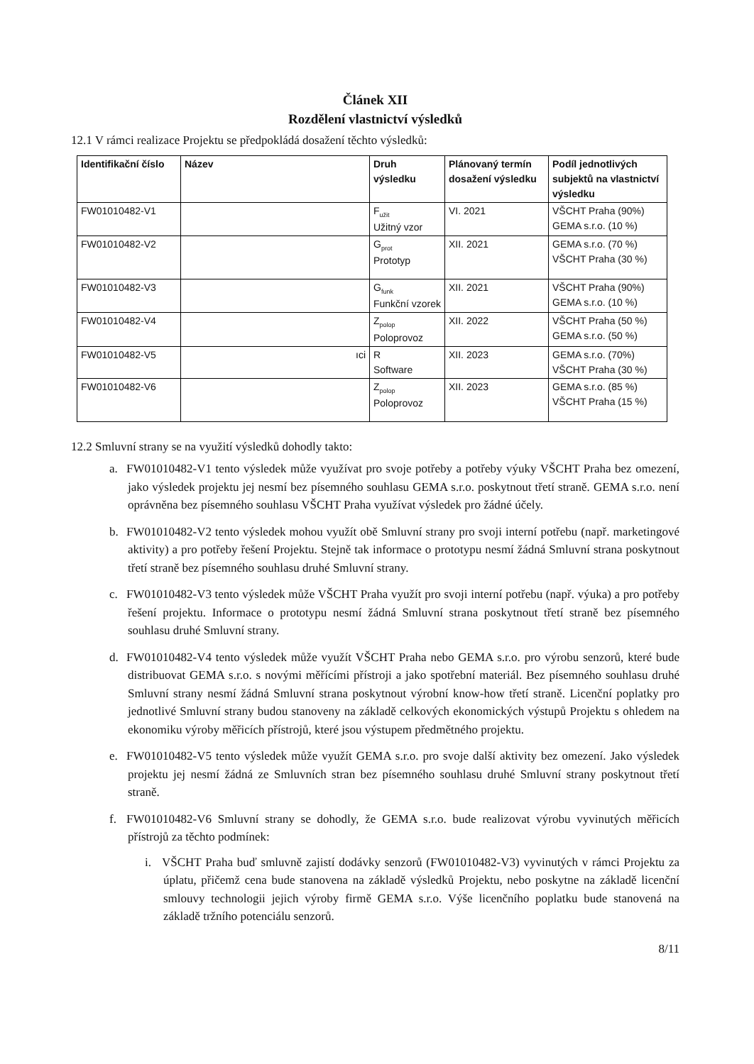Článek XII
Rozdělení vlastnictví výsledků
12.1 V rámci realizace Projektu se předpokládá dosažení těchto výsledků:
| Identifikační číslo | Název | Druh výsledku | Plánovaný termín dosažení výsledku | Podíl jednotlivých subjektů na vlastnictví výsledku |
| --- | --- | --- | --- | --- |
| FW01010482-V1 | | F<sub>užit</sub> Užitný vzor | VI. 2021 | VŠCHT Praha (90%) GEMA s.r.o. (10 %) |
| FW01010482-V2 | | G<sub>prot</sub> Prototyp | XII. 2021 | GEMA s.r.o. (70 %) VŠCHT Praha (30 %) |
| FW01010482-V3 | | G<sub>funk</sub> Funkční vzorek | XII. 2021 | VŠCHT Praha (90%) GEMA s.r.o. (10 %) |
| FW01010482-V4 | | Z<sub>polop</sub> Poloprovoz | XII. 2022 | VŠCHT Praha (50 %) GEMA s.r.o. (50 %) |
| FW01010482-V5 | ıci | R Software | XII. 2023 | GEMA s.r.o. (70%) VŠCHT Praha (30 %) |
| FW01010482-V6 | | Z<sub>polop</sub> Poloprovoz | XII. 2023 | GEMA s.r.o. (85 %) VŠCHT Praha (15 %) |
12.2 Smluvní strany se na využití výsledků dohodly takto:
a. FW01010482-V1 tento výsledek může využívat pro svoje potřeby a potřeby výuky VŠCHT Praha bez omezení, jako výsledek projektu jej nesmí bez písemného souhlasu GEMA s.r.o. poskytnout třetí straně. GEMA s.r.o. není oprávněna bez písemného souhlasu VŠCHT Praha využívat výsledek pro žádné účely.
b. FW01010482-V2 tento výsledek mohou využít obě Smluvní strany pro svoji interní potřebu (např. marketingové aktivity) a pro potřeby řešení Projektu. Stejně tak informace o prototypu nesmí žádná Smluvní strana poskytnout třetí straně bez písemného souhlasu druhé Smluvní strany.
c. FW01010482-V3 tento výsledek může VŠCHT Praha využít pro svoji interní potřebu (např. výuka) a pro potřeby řešení projektu. Informace o prototypu nesmí žádná Smluvní strana poskytnout třetí straně bez písemného souhlasu druhé Smluvní strany.
d. FW01010482-V4 tento výsledek může využít VŠCHT Praha nebo GEMA s.r.o. pro výrobu senzorů, které bude distribuovat GEMA s.r.o. s novými měřícími přístroji a jako spotřební materiál. Bez písemného souhlasu druhé Smluvní strany nesmí žádná Smluvní strana poskytnout výrobní know-how třetí straně. Licenční poplatky pro jednotlivé Smluvní strany budou stanoveny na základě celkových ekonomických výstupů Projektu s ohledem na ekonomiku výroby měřicích přístrojů, které jsou výstupem předmětného projektu.
e. FW01010482-V5 tento výsledek může využít GEMA s.r.o. pro svoje další aktivity bez omezení. Jako výsledek projektu jej nesmí žádná ze Smluvních stran bez písemného souhlasu druhé Smluvní strany poskytnout třetí straně.
f. FW01010482-V6 Smluvní strany se dohodly, že GEMA s.r.o. bude realizovat výrobu vyvinutých měřicích přístrojů za těchto podmínek:
i. VŠCHT Praha buď smluvně zajistí dodávky senzorů (FW01010482-V3) vyvinutých v rámci Projektu za úplatu, přičemž cena bude stanovena na základě výsledků Projektu, nebo poskytne na základě licenční smlouvy technologii jejich výroby firmě GEMA s.r.o. Výše licenčního poplatku bude stanovená na základě tržního potenciálu senzorů.
8/11